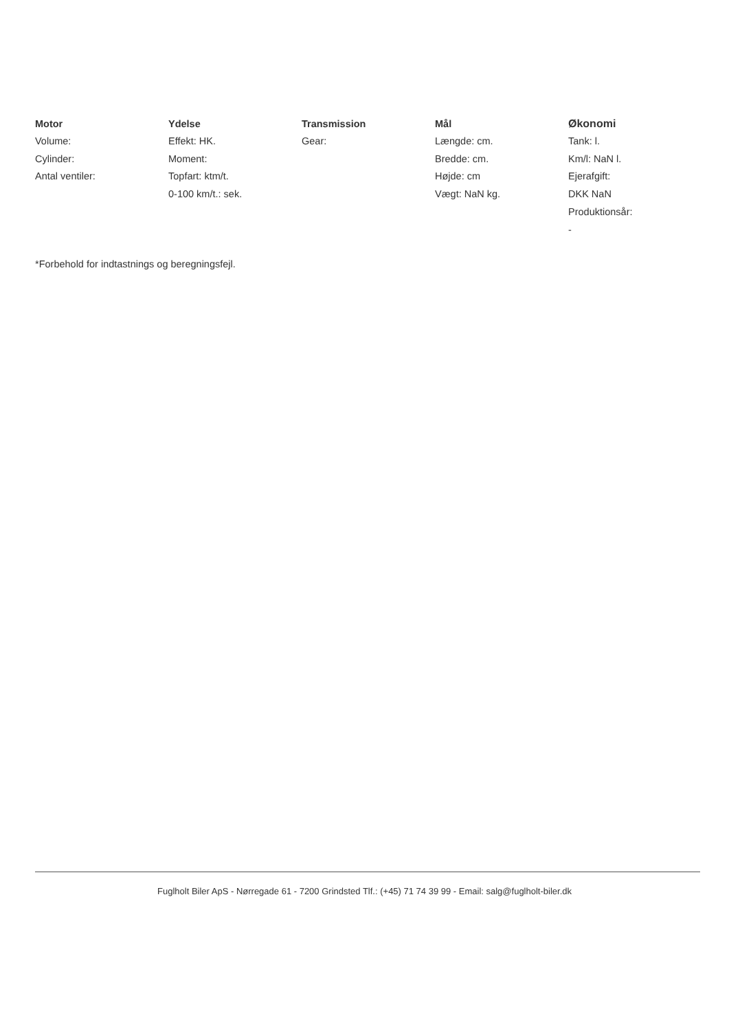Motor
Volume:
Cylinder:
Antal ventiler:
Ydelse
Effekt: HK.
Moment:
Topfart: ktm/t.
0-100 km/t.: sek.
Transmission
Gear:
Mål
Længde: cm.
Bredde: cm.
Højde: cm
Vægt: NaN kg.
Økonomi
Tank: l.
Km/l: NaN l.
Ejerafgift:
DKK NaN
Produktionsår:
-
*Forbehold for indtastnings og beregningsfejl.
Fuglholt Biler ApS - Nørregade 61 - 7200 Grindsted Tlf.: (+45) 71 74 39 99 - Email: salg@fuglholt-biler.dk